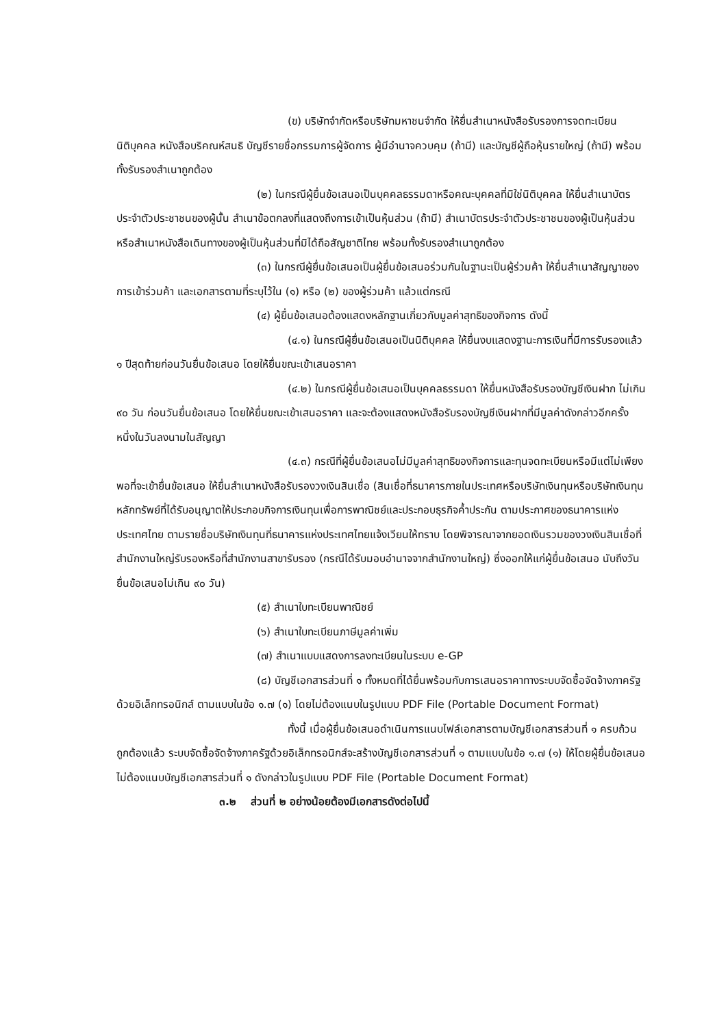(ข) บริษัทจำกัดหรือบริษัทมหาชนจำกัด ให้ยื่นสำเนาหนังสือรับรองการจดทะเบียนนิติบุคคล หนังสือบริคณห์สนธิ บัญชีรายชื่อกรรมการผู้จัดการ ผู้มีอำนาจควบคุม (ถ้ามี) และบัญชีผู้ถือหุ้นรายใหญ่ (ถ้ามี) พร้อมทั้งรับรองสำเนาถูกต้อง
(๒) ในกรณีผู้ยื่นข้อเสนอเป็นบุคคลธรรมดาหรือคณะบุคคลที่มิใช่นิติบุคคล ให้ยื่นสำเนาบัตรประจำตัวประชาชนของผู้นั้น สำเนาข้อตกลงที่แสดงถึงการเข้าเป็นหุ้นส่วน (ถ้ามี) สำเนาบัตรประจำตัวประชาชนของผู้เป็นหุ้นส่วน หรือสำเนาหนังสือเดินทางของผู้เป็นหุ้นส่วนที่มิได้ถือสัญชาติไทย พร้อมทั้งรับรองสำเนาถูกต้อง
(๓) ในกรณีผู้ยื่นข้อเสนอเป็นผู้ยื่นข้อเสนอร่วมกันในฐานะเป็นผู้ร่วมค้า ให้ยื่นสำเนาสัญญาของการเข้าร่วมค้า และเอกสารตามที่ระบุไว้ใน (๑) หรือ (๒) ของผู้ร่วมค้า แล้วแต่กรณี
(๔) ผู้ยื่นข้อเสนอต้องแสดงหลักฐานเกี่ยวกับมูลค่าสุทธิของกิจการ ดังนี้
(๔.๑) ในกรณีผู้ยื่นข้อเสนอเป็นนิติบุคคล ให้ยื่นงบแสดงฐานะการเงินที่มีการรับรองแล้ว ๑ ปีสุดท้ายก่อนวันยื่นข้อเสนอ โดยให้ยื่นขณะเข้าเสนอราคา
(๔.๒) ในกรณีผู้ยื่นข้อเสนอเป็นบุคคลธรรมดา ให้ยื่นหนังสือรับรองบัญชีเงินฝาก ไม่เกิน ๙๐ วัน ก่อนวันยื่นข้อเสนอ โดยให้ยื่นขณะเข้าเสนอราคา และจะต้องแสดงหนังสือรับรองบัญชีเงินฝากที่มีมูลค่าดังกล่าวอีกครั้งหนึ่งในวันลงนามในสัญญา
(๔.๓) กรณีที่ผู้ยื่นข้อเสนอไม่มีมูลค่าสุทธิของกิจการและทุนจดทะเบียนหรือมีแต่ไม่เพียงพอที่จะเข้ายื่นข้อเสนอ ให้ยื่นสำเนาหนังสือรับรองวงเงินสินเชื่อ (สินเชื่อที่ธนาคารภายในประเทศหรือบริษัทเงินทุนหรือบริษัทเงินทุนหลักทรัพย์ที่ได้รับอนุญาตให้ประกอบกิจการเงินทุนเพื่อการพาณิชย์และประกอบธุรกิจค้ำประกัน ตามประกาศของธนาคารแห่งประเทศไทย ตามรายชื่อบริษัทเงินทุนที่ธนาคารแห่งประเทศไทยแจ้งเวียนให้ทราบ โดยพิจารณาจากยอดเงินรวมของวงเงินสินเชื่อที่สำนักงานใหญ่รับรองหรือที่สำนักงานสาขารับรอง (กรณีได้รับมอบอำนาจจากสำนักงานใหญ่) ซึ่งออกให้แก่ผู้ยื่นข้อเสนอ นับถึงวันยื่นข้อเสนอไม่เกิน ๙๐ วัน)
(๕) สำเนาใบทะเบียนพาณิชย์
(๖) สำเนาใบทะเบียนภาษีมูลค่าเพิ่ม
(๗) สำเนาแบบแสดงการลงทะเบียนในระบบ e-GP
(๘) บัญชีเอกสารส่วนที่ ๑ ทั้งหมดที่ได้ยื่นพร้อมกับการเสนอราคาทางระบบจัดซื้อจัดจ้างภาครัฐด้วยอิเล็กทรอนิกส์ ตามแบบในข้อ ๑.๗ (๑) โดยไม่ต้องแนบในรูปแบบ PDF File (Portable Document Format)
ทั้งนี้ เมื่อผู้ยื่นข้อเสนอดำเนินการแนบไฟล์เอกสารตามบัญชีเอกสารส่วนที่ ๑ ครบถ้วน ถูกต้องแล้ว ระบบจัดซื้อจัดจ้างภาครัฐด้วยอิเล็กทรอนิกส์จะสร้างบัญชีเอกสารส่วนที่ ๑ ตามแบบในข้อ ๑.๗ (๑) ให้โดยผู้ยื่นข้อเสนอไม่ต้องแนบบัญชีเอกสารส่วนที่ ๑ ดังกล่าวในรูปแบบ PDF File (Portable Document Format)
๓.๒ ส่วนที่ ๒ อย่างน้อยต้องมีเอกสารดังต่อไปนี้